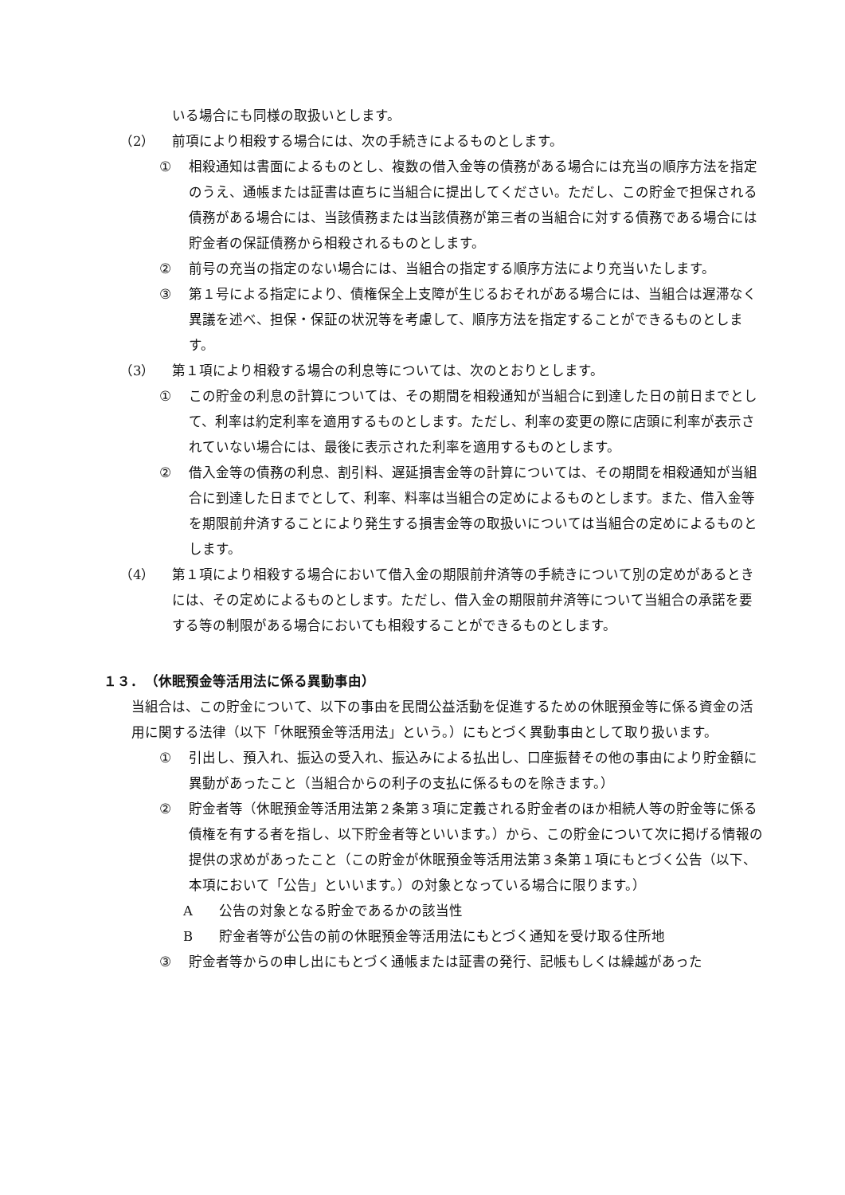いる場合にも同様の取扱いとします。
（2） 前項により相殺する場合には、次の手続きによるものとします。
① 相殺通知は書面によるものとし、複数の借入金等の債務がある場合には充当の順序方法を指定のうえ、通帳または証書は直ちに当組合に提出してください。ただし、この貯金で担保される債務がある場合には、当該債務または当該債務が第三者の当組合に対する債務である場合には貯金者の保証債務から相殺されるものとします。
② 前号の充当の指定のない場合には、当組合の指定する順序方法により充当いたします。
③ 第１号による指定により、債権保全上支障が生じるおそれがある場合には、当組合は遅滞なく異議を述べ、担保・保証の状況等を考慮して、順序方法を指定することができるものとします。
（3） 第１項により相殺する場合の利息等については、次のとおりとします。
① この貯金の利息の計算については、その期間を相殺通知が当組合に到達した日の前日までとして、利率は約定利率を適用するものとします。ただし、利率の変更の際に店頭に利率が表示されていない場合には、最後に表示された利率を適用するものとします。
② 借入金等の債務の利息、割引料、遅延損害金等の計算については、その期間を相殺通知が当組合に到達した日までとして、利率、料率は当組合の定めによるものとします。また、借入金等を期限前弁済することにより発生する損害金等の取扱いについては当組合の定めによるものとします。
（4） 第１項により相殺する場合において借入金の期限前弁済等の手続きについて別の定めがあるときには、その定めによるものとします。ただし、借入金の期限前弁済等について当組合の承諾を要する等の制限がある場合においても相殺することができるものとします。
１３．　（休眠預金等活用法に係る異動事由）
当組合は、この貯金について、以下の事由を民間公益活動を促進するための休眠預金等に係る資金の活用に関する法律（以下「休眠預金等活用法」という。）にもとづく異動事由として取り扱います。
① 引出し、預入れ、振込の受入れ、振込みによる払出し、口座振替その他の事由により貯金額に異動があったこと（当組合からの利子の支払に係るものを除きます。）
② 貯金者等（休眠預金等活用法第２条第３項に定義される貯金者のほか相続人等の貯金等に係る債権を有する者を指し、以下貯金者等といいます。）から、この貯金について次に掲げる情報の提供の求めがあったこと（この貯金が休眠預金等活用法第３条第１項にもとづく公告（以下、本項において「公告」といいます。）の対象となっている場合に限ります。）
A 公告の対象となる貯金であるかの該当性
B 貯金者等が公告の前の休眠預金等活用法にもとづく通知を受け取る住所地
③ 貯金者等からの申し出にもとづく通帳または証書の発行、記帳もしくは繰越があった